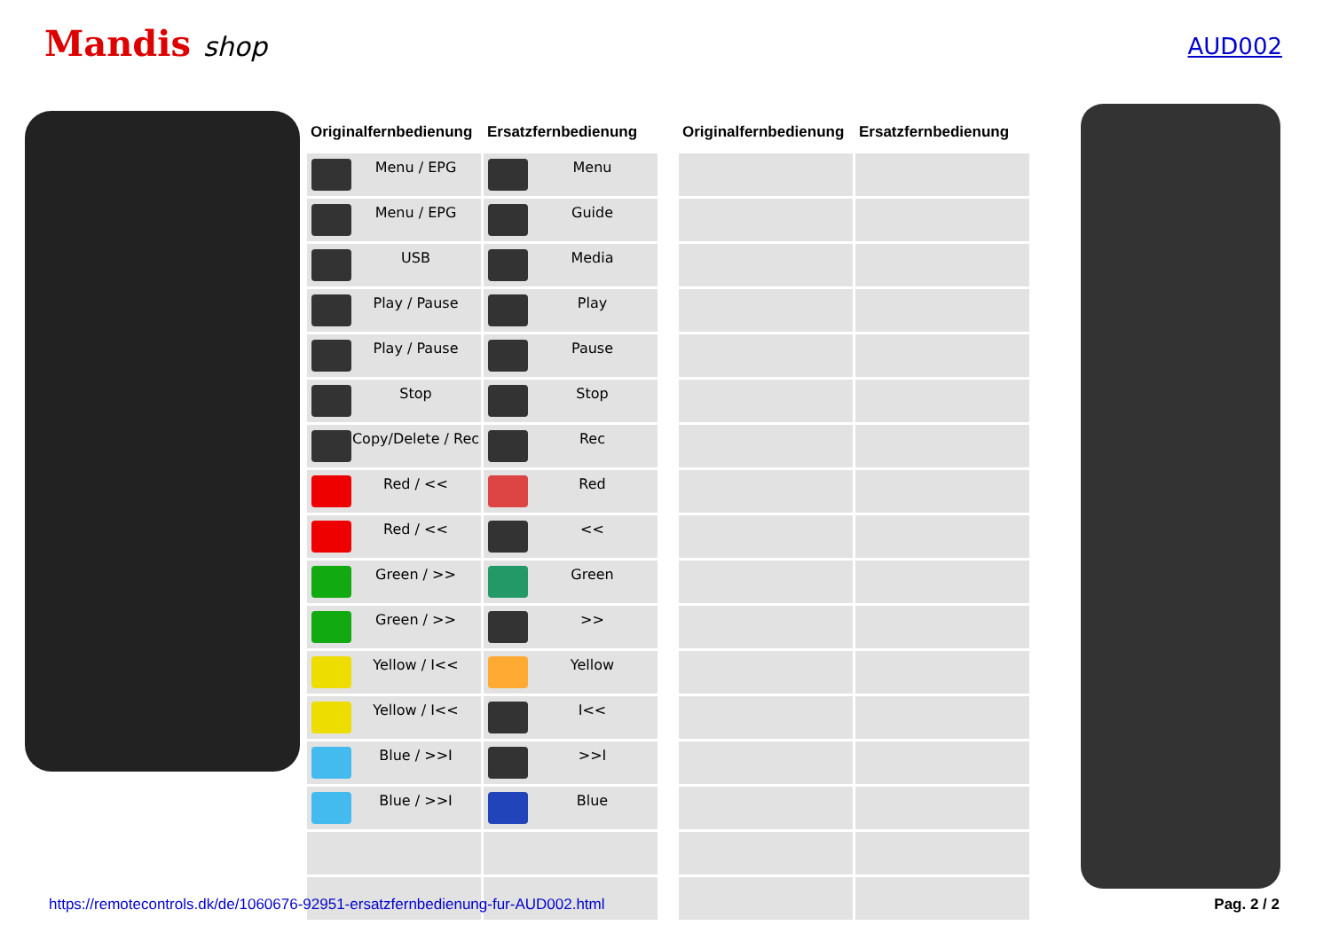Mandis shop
AUD002
| Originalfernbedienung | Ersatzfernbedienung |
| --- | --- |
| Menu / EPG | Menu |
| Menu / EPG | Guide |
| USB | Media |
| Play / Pause | Play |
| Play / Pause | Pause |
| Stop | Stop |
| Copy/Delete / Rec | Rec |
| Red / << | Red |
| Red / << | << |
| Green / >> | Green |
| Green / >> | >> |
| Yellow / I<< | Yellow |
| Yellow / I<< | I<< |
| Blue / >>I | >>I |
| Blue / >>I | Blue |
| Originalfernbedienung | Ersatzfernbedienung |
| --- | --- |
https://remotecontrols.dk/de/1060676-92951-ersatzfernbedienung-fur-AUD002.html Pag. 2 / 2